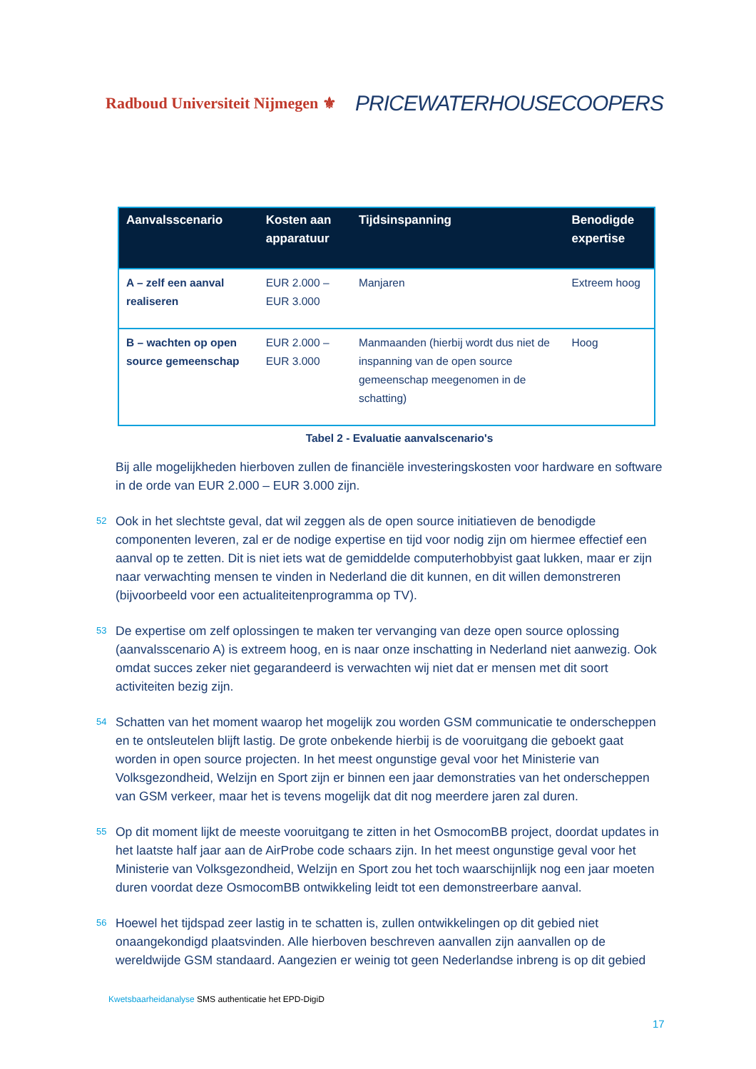Radboud Universiteit Nijmegen ⚜
PRICEWATERHOUSECOOPERS
| Aanvalsscenario | Kosten aan apparatuur | Tijdsinspanning | Benodigde expertise |
| --- | --- | --- | --- |
| A – zelf een aanval realiseren | EUR 2.000 – EUR 3.000 | Manjaren | Extreem hoog |
| B – wachten op open source gemeenschap | EUR 2.000 – EUR 3.000 | Manmaanden (hierbij wordt dus niet de inspanning van de open source gemeenschap meegenomen in de schatting) | Hoog |
Tabel 2 - Evaluatie aanvalscenario's
Bij alle mogelijkheden hierboven zullen de financiële investeringskosten voor hardware en software in de orde van EUR 2.000 – EUR 3.000 zijn.
52 Ook in het slechtste geval, dat wil zeggen als de open source initiatieven de benodigde componenten leveren, zal er de nodige expertise en tijd voor nodig zijn om hiermee effectief een aanval op te zetten. Dit is niet iets wat de gemiddelde computerhobbyist gaat lukken, maar er zijn naar verwachting mensen te vinden in Nederland die dit kunnen, en dit willen demonstreren (bijvoorbeeld voor een actualiteitenprogramma op TV).
53 De expertise om zelf oplossingen te maken ter vervanging van deze open source oplossing (aanvalsscenario A) is extreem hoog, en is naar onze inschatting in Nederland niet aanwezig. Ook omdat succes zeker niet gegarandeerd is verwachten wij niet dat er mensen met dit soort activiteiten bezig zijn.
54 Schatten van het moment waarop het mogelijk zou worden GSM communicatie te onderscheppen en te ontsleutelen blijft lastig. De grote onbekende hierbij is de vooruitgang die geboekt gaat worden in open source projecten. In het meest ongunstige geval voor het Ministerie van Volksgezondheid, Welzijn en Sport zijn er binnen een jaar demonstraties van het onderscheppen van GSM verkeer, maar het is tevens mogelijk dat dit nog meerdere jaren zal duren.
55 Op dit moment lijkt de meeste vooruitgang te zitten in het OsmocomBB project, doordat updates in het laatste half jaar aan de AirProbe code schaars zijn. In het meest ongunstige geval voor het Ministerie van Volksgezondheid, Welzijn en Sport zou het toch waarschijnlijk nog een jaar moeten duren voordat deze OsmocomBB ontwikkeling leidt tot een demonstreerbare aanval.
56 Hoewel het tijdspad zeer lastig in te schatten is, zullen ontwikkelingen op dit gebied niet onaangekondigd plaatsvinden. Alle hierboven beschreven aanvallen zijn aanvallen op de wereldwijde GSM standaard. Aangezien er weinig tot geen Nederlandse inbreng is op dit gebied
Kwetsbaarheidanalyse SMS authenticatie het EPD-DigiD
17